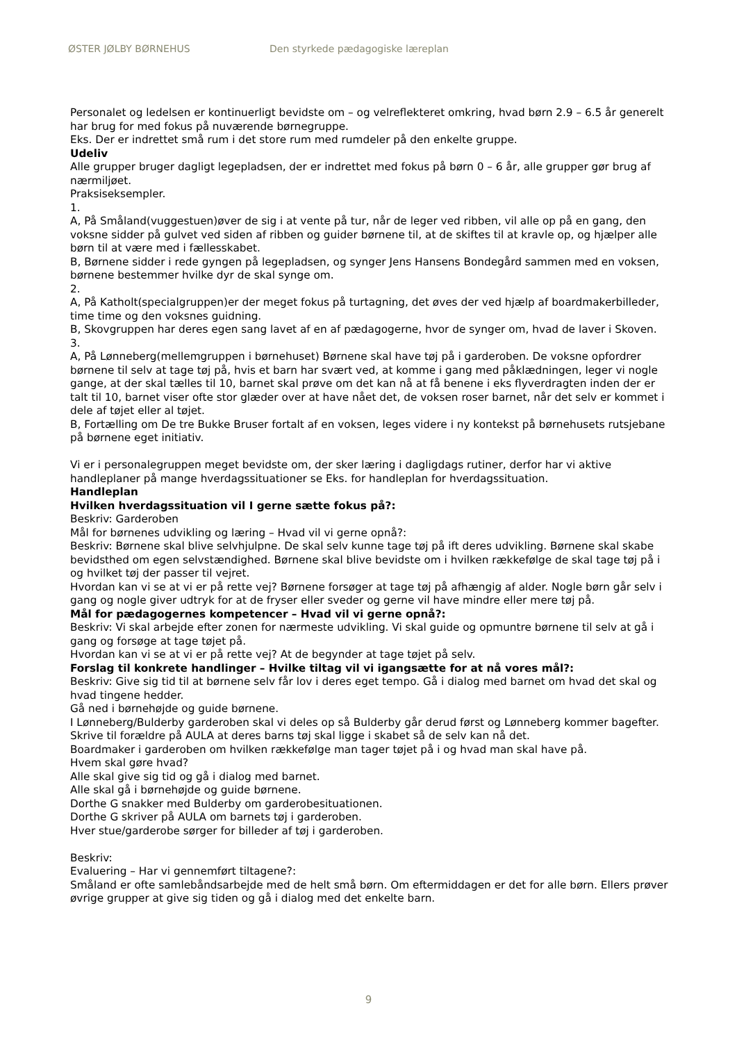ØSTER JØLBY BØRNEHUS Den styrkede pædagogiske læreplan
Personalet og ledelsen er kontinuerligt bevidste om – og velreflekteret omkring, hvad børn 2.9 – 6.5 år generelt har brug for med fokus på nuværende børnegruppe.
Eks. Der er indrettet små rum i det store rum med rumdeler på den enkelte gruppe.
Udeliv
Alle grupper bruger dagligt legepladsen, der er indrettet med fokus på børn 0 – 6 år, alle grupper gør brug af nærmiljøet.
Praksiseksempler.
1.
A, På Småland(vuggestuen)øver de sig i at vente på tur, når de leger ved ribben, vil alle op på en gang, den voksne sidder på gulvet ved siden af ribben og guider børnene til, at de skiftes til at kravle op, og hjælper alle børn til at være med i fællesskabet.
B, Børnene sidder i rede gyngen på legepladsen, og synger Jens Hansens Bondegård sammen med en voksen, børnene bestemmer hvilke dyr de skal synge om.
2.
A, På Katholt(specialgruppen)er der meget fokus på turtagning, det øves der ved hjælp af boardmakerbilleder, time time og den voksnes guidning.
B, Skovgruppen har deres egen sang lavet af en af pædagogerne, hvor de synger om, hvad de laver i Skoven.
3.
A, På Lønneberg(mellemgruppen i børnehuset) Børnene skal have tøj på i garderoben. De voksne opfordrer børnene til selv at tage tøj på, hvis et barn har svært ved, at komme i gang med påklædningen, leger vi nogle gange, at der skal tælles til 10, barnet skal prøve om det kan nå at få benene i eks flyverdragten inden der er talt til 10, barnet viser ofte stor glæder over at have nået det, de voksen roser barnet, når det selv er kommet i dele af tøjet eller al tøjet.
B, Fortælling om De tre Bukke Bruser fortalt af en voksen, leges videre i ny kontekst på børnehusets rutsjebane på børnene eget initiativ.
Vi er i personalegruppen meget bevidste om, der sker læring i dagligdags rutiner, derfor har vi aktive handleplaner på mange hverdagssituationer se Eks. for handleplan for hverdagssituation.
Handleplan
Hvilken hverdagssituation vil I gerne sætte fokus på?:
Beskriv: Garderoben
Mål for børnenes udvikling og læring – Hvad vil vi gerne opnå?:
Beskriv: Børnene skal blive selvhjulpne. De skal selv kunne tage tøj på ift deres udvikling. Børnene skal skabe bevidsthed om egen selvstændighed. Børnene skal blive bevidste om i hvilken rækkefølge de skal tage tøj på i og hvilket tøj der passer til vejret.
Hvordan kan vi se at vi er på rette vej? Børnene forsøger at tage tøj på afhængig af alder. Nogle børn går selv i gang og nogle giver udtryk for at de fryser eller sveder og gerne vil have mindre eller mere tøj på.
Mål for pædagogernes kompetencer – Hvad vil vi gerne opnå?:
Beskriv: Vi skal arbejde efter zonen for nærmeste udvikling. Vi skal guide og opmuntre børnene til selv at gå i gang og forsøge at tage tøjet på.
Hvordan kan vi se at vi er på rette vej? At de begynder at tage tøjet på selv.
Forslag til konkrete handlinger – Hvilke tiltag vil vi igangsætte for at nå vores mål?:
Beskriv: Give sig tid til at børnene selv får lov i deres eget tempo. Gå i dialog med barnet om hvad det skal og hvad tingene hedder.
Gå ned i børnehøjde og guide børnene.
I Lønneberg/Bulderby garderoben skal vi deles op så Bulderby går derud først og Lønneberg kommer bagefter.
Skrive til forældre på AULA at deres barns tøj skal ligge i skabet så de selv kan nå det.
Boardmaker i garderoben om hvilken rækkefølge man tager tøjet på i og hvad man skal have på.
Hvem skal gøre hvad?
Alle skal give sig tid og gå i dialog med barnet.
Alle skal gå i børnehøjde og guide børnene.
Dorthe G snakker med Bulderby om garderobesituationen.
Dorthe G skriver på AULA om barnets tøj i garderoben.
Hver stue/garderobe sørger for billeder af tøj i garderoben.
Beskriv:
Evaluering – Har vi gennemført tiltagene?:
Småland er ofte samlebåndsarbejde med de helt små børn. Om eftermiddagen er det for alle børn. Ellers prøver øvrige grupper at give sig tiden og gå i dialog med det enkelte barn.
9